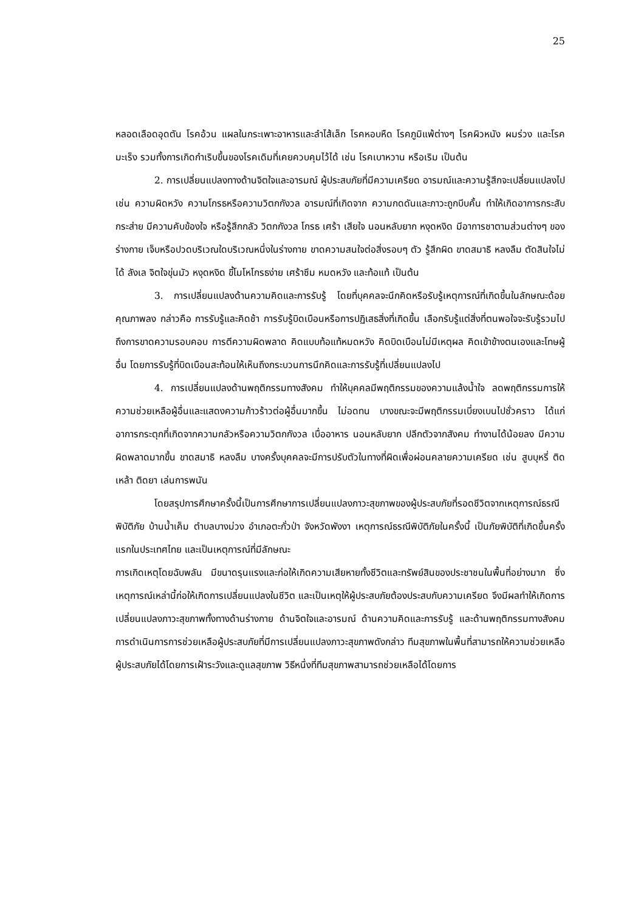25
หลอดเลือดอุดตัน โรคอ้วน แผลในกระเพาะอาหารและลำไส้เล็ก โรคหอบหืด โรคภูมิแพ้ต่างๆ โรคผิวหนัง ผมร่วง และโรคมะเร็ง รวมทั้งการเกิดกำเริบขึ้นของโรคเดิมที่เคยควบคุมไว้ได้ เช่น โรคเบาหวาน หรือเริม เป็นต้น
2. การเปลี่ยนแปลงทางด้านจิตใจและอารมณ์ ผู้ประสบภัยที่มีความเครียด อารมณ์และความรู้สึกจะเปลี่ยนแปลงไป เช่น ความผิดหวัง ความโกรธหรือความวิตกกังวล อารมณ์ที่เกิดจาก ความกดดันและภาวะถูกบีบคั้น ทำให้เกิดอาการกระสับกระส่าย มีความคับข้องใจ หรือรู้สึกกลัว วิตกกังวล โกรธ เศร้า เสียใจ นอนหลับยาก หงุดหงิด มีอาการชาตามส่วนต่างๆ ของร่างกาย เจ็บหรือปวดบริเวณใดบริเวณหนึ่งในร่างกาย ขาดความสนใจต่อสิ่งรอบๆ ตัว รู้สึกผิด ขาดสมาธิ หลงลืม ตัดสินใจไม่ได้ ลังเล จิตใจขุ่นมัว หงุดหงิด ขี้โมโหโกรธง่าย เศร้าซึม หมดหวัง และท้อแท้ เป็นต้น
3. การเปลี่ยนแปลงด้านความคิดและการรับรู้ โดยที่บุคคลจะนึกคิดหรือรับรู้เหตุการณ์ที่เกิดขึ้นในลักษณะด้อยคุณภาพลง กล่าวคือ การรับรู้และคิดช้า การรับรู้บิดเบือนหรือการปฏิเสธสิ่งที่เกิดขึ้น เลือกรับรู้แต่สิ่งที่ตนพอใจจะรับรู้รวมไปถึงการขาดความรอบคอบ การตีความผิดพลาด คิดแบบท้อแท้หมดหวัง คิดบิดเบือนไม่มีเหตุผล คิดเข้าข้างตนเองและโทษผู้อื่น โดยการรับรู้ที่บิดเบือนสะท้อนให้เห็นถึงกระบวนการนึกคิดและการรับรู้ที่เปลี่ยนแปลงไป
4. การเปลี่ยนแปลงด้านพฤติกรรมทางสังคม ทำให้บุคคลมีพฤติกรรมของความแล้งน้ำใจ ลดพฤติกรรมการให้ความช่วยเหลือผู้อื่นและแสดงความก้าวร้าวต่อผู้อื่นมากขึ้น ไม่อดทน บางขณะจะมีพฤติกรรมเบี่ยงเบนไปชั่วคราว ได้แก่ อาการกระตุกที่เกิดจากความกลัวหรือความวิตกกังวล เบื่ออาหาร นอนหลับยาก ปลีกตัวจากสังคม ทำงานได้น้อยลง มีความผิดพลาดมากขึ้น ขาดสมาธิ หลงลืม บางครั้งบุคคลจะมีการปรับตัวในทางที่ผิดเพื่อผ่อนคลายความเครียด เช่น สูบบุหรี่ ติดเหล้า ติดยา เล่นการพนัน
โดยสรุปการศึกษาครั้งนี้เป็นการศึกษาการเปลี่ยนแปลงภาวะสุขภาพของผู้ประสบภัยที่รอดชีวิตจากเหตุการณ์ธรณีพิบัติภัย บ้านน้ำเค็ม ตำบลบางม่วง อำเภอตะกั่วป่า จังหวัดพังงา เหตุการณ์ธรณีพิบัติภัยในครั้งนี้ เป็นภัยพิบัติที่เกิดขึ้นครั้งแรกในประเทศไทย และเป็นเหตุการณ์ที่มีลักษณะ
การเกิดเหตุโดยฉับพลัน มีขนาดรุนแรงและก่อให้เกิดความเสียหายทั้งชีวิตและทรัพย์สินของประชาชนในพื้นที่อย่างมาก ซึ่งเหตุการณ์เหล่านี้ก่อให้เกิดการเปลี่ยนแปลงในชีวิต และเป็นเหตุให้ผู้ประสบภัยต้องประสบกับความเครียด จึงมีผลทำให้เกิดการเปลี่ยนแปลงภาวะสุขภาพทั้งทางด้านร่างกาย ด้านจิตใจและอารมณ์ ด้านความคิดและการรับรู้ และด้านพฤติกรรมทางสังคม การดำเนินการการช่วยเหลือผู้ประสบภัยที่มีการเปลี่ยนแปลงภาวะสุขภาพดังกล่าว ทีมสุขภาพในพื้นที่สามารถให้ความช่วยเหลือผู้ประสบภัยได้โดยการเฝ้าระวังและดูแลสุขภาพ วิธีหนึ่งที่ทีมสุขภาพสามารถช่วยเหลือได้โดยการ